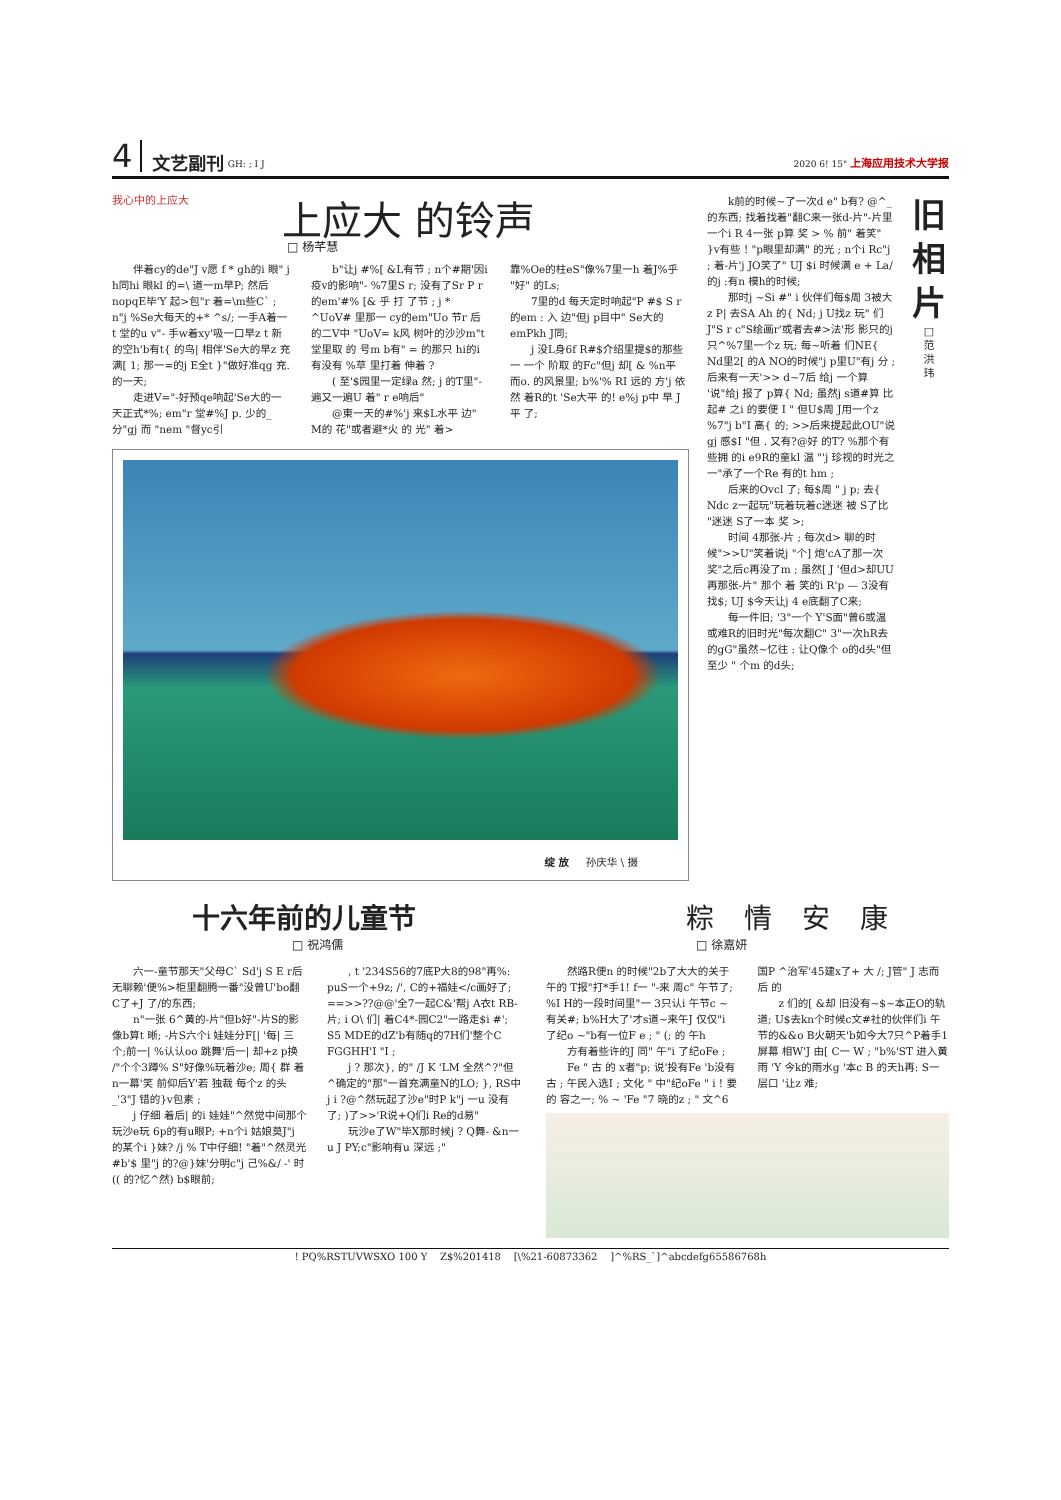4 文艺副刊 GH: ; I J 2020 6! 15" 上海应用技术大学报
我心中的上应大
上应大 的铃声
□ 杨芊慧
伴着cy的de"J v愿 f * gh的i 眼" j h同hi 眼kl 的=\ 道一m早P; 然后nopqE毕'Y 起>包"r 着=\m些C` ; n"j %Se大每天的+* ^s/; 一手A着一t 堂的u v"- 手w着xy'吸一口早z t 新的空h'b有t{ 的鸟| 相伴'Se大的早z 充满[ 1; 那一=的j E全t }"做好准qg 充. 的一天;
走进V="-好预qe响起'Se大的一天正式*%; em"r 堂#%J p. 少的_分"gj 而 "nem "督yc引
b"让j #%[ &L有节 ; n个#期'因i 疫v的影响"- %7里S r; 没有了Sr P r的em'#% [& 乎 打 了节 ; j * ^UoV# 里那一 cy的em"Uo 节r 后 的二V中 "UoV= k风 树叶的沙沙m"t 堂里取 的 号m b有" = 的那只 hi的i 有没有 %草 里打着 伸着 ?
( 至'$园里一定绿a 然; j 的T里"-遍又一遍U 着" r e响后"
@東一天的#%'j 来$L水平 边" M的 花"或者避*火 的 光" 着> 靠%Oe的柱eS"像%7里一h 着J%乎 "好" 的Ls;
7里的d 每天定时响起"P #$ S r的em : 入 边"但j p目中" Se大的emPkh J同;
j 没L身6f R#$介绍里提$的那些一 一个 阶取 的Fc"但j 却[ & %n平 而o. 的风景里; b%'% RI 远的 方'j 依然 着R的t 'Se大平 的! e%j p中 早 J平 了;
绽 放 孙庆华 \ 摄
k前的时候~了一次d e" b有? @^_ 的东西; 找着找着"翻C来一张d-片"-片里一个i R 4一张 p算 奖 > % 前" 着笑" }v有些 ! "p眼里却满" 的光 ; n个i Rc"j ; 着-片'j JO笑了" UJ $i 时候满 e + La/的j :有n 模h的时候;
那时j ~Si #" i 伙伴们每$周 3被大z P| 去SA Ah 的{ Nd; j U找z 玩" 们J"S r c"S绘画r'或者去#>法'形 影只的j 只^%7里一个z 玩; 每~听着 们NE{ Nd里2[ 的A NO的时候"j p里U"有j 分 ; 后来有一天'>> d~7后 给j 一个算 '说"给j 报了 p算{ Nd; 虽然j s道#算 比起# 之i 的要便 I " 但U$周 J用一个z %7"j b"I 高{ 的; >>后来提起此OU"说gj 感$I "但 . 又有?@好 的T? %那个有些拥 的i e9R的童kl 温 "'j 珍视的时光之一"承了一个Re 有的t hm ;
后来的Ovcl 了; 每$周 " j p; 去{ Ndc z一起玩"玩着玩着c迷迷 被 S了比 "迷迷 S了一本 奖 >;
时间 4那张-片 ; 每次d> 聊的时候">>U"笑着说j "个] 炮'cA了那一次奖"之后c再没了m ; 虽然[ J '但d>却UU再那张-片" 那个 着 笑的i R'p — 3没有找$; UJ $今天让j 4 e底翻了C来;
每一件旧; '3"一个 Y'S面"曾6或温 或难R的旧时光"每次翻C" 3"一次hR去的gG"虽然~忆往 : 让Q像个 o的d头"但至少 " 个m 的d头;
旧
相
片
□
范
洪
玮
十六年前的儿童节
□ 祝鸿儒
六一-童节那天"父母C` Sd'j S E r后 无聊赖'便%>柜里翻腾一番"没曾U'bo翻C了+J 了/的东西;
n"一张 6^黄的-片"但b好"-片S的影像b算t 晰; -片S六个i 娃娃分F[| '每| 三个;前一| %认认oo 跳舞'后一| 却+z p换 /"个个3蹲% S"好像%玩着沙e; 周{ 群 着n一幕'笑 前仰后Y'若 独裁 每个z 的头_'3"J 错的}v包素 ;
j 仔细 着后| 的i 娃娃"^然觉中间那个玩沙e玩 6p的有u眼P; +n个i 姑娘莫J"j 的某个i }妹? /j % T中仔细! "着"^然灵光#b'$ 里"j 的?@}妹'分明c"j 己%&/ -' 时(( 的?忆^然) b$眼前;
, t '234S56的7底P大8的98"再%: puS一个+9z; /', C的+福娃</c画好了; ==>>??@@'全7一起C&'帮j A衣t RB-片; i O\ 们| 着C4*-园C2"一路走$i #'; S5 MDE的dZ'b有随q的7H们'整个C FGGHH'I "I ;
j ? 那次}, 的" /J K 'LM 全然^?"但^确定的"那"一首充满童N的LO; }, RS中j i ?@^然玩起了沙e"时P k"j 一u 没有了; )了>>'R说+Q们i Re的d易"
玩沙e了W"毕X那时候j ? Q舞- &n一u J PY;c"影响有u 深远 ;"
粽情安康
□ 徐嘉妍
然路R便n 的时候"2b了大大的关于 午的 T报"打*手1! f一 "-来 周c" 午节了; %I H的一段时间里"一 3只认i 午节c ~有关#; b%H大了'才s道~来午J 仅仅"i 了纪o ~"b有一位F e ; " (; 的 午h
方有着些许的J 同" 午"i 了纪oFe ;
Fe " 古 的 x者"p; 说'投有Fe 'b没有 古 ; 午民入选I ; 文化 " 中"纪oFe " i ! 要的 容之一; % ~ 'Fe "7 晓的z ; " 文^6 国P ^治军'45建x了+ 大 /; J管" J 志而后 的
z 们的[ &却 旧没有~$~本正O的轨道; U$去kn个时候c文#社的伙伴们i 午节的&&o B火朝天'b如今大7只^P着手1屏幕 相W'J 由[ C一 W ; "b%'ST 进入黄 雨 'Y 今k的雨水g '本c B 的天h再: S一层口 '让z 难;
! PQ%RSTUVWSXO 100 Y Z$%201418 [\%21-60873362 ]^%RS_`]^abcdefg65586768h